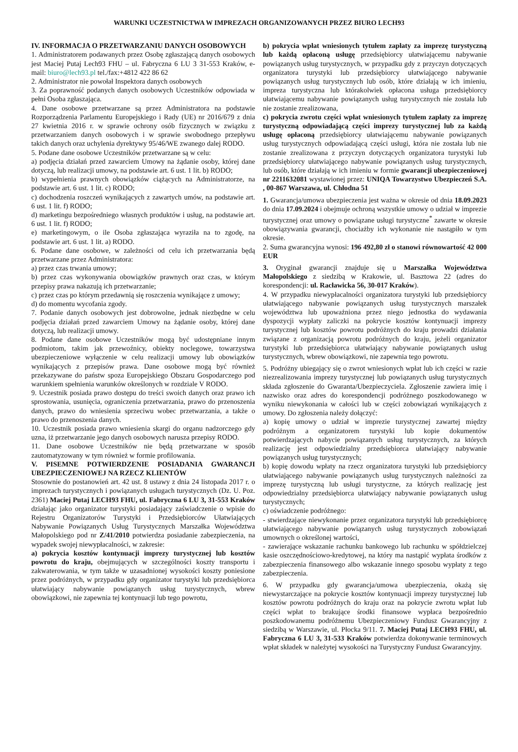WARUNKI UCZESTNICTWA W IMPREZACH ORGANIZOWANYCH PRZEZ BIURO LECH93
IV. INFORMACJA O PRZETWARZANIU DANYCH OSOBOWYCH
1. Administratorem podawanych przez Osobę zgłaszającą danych osobowych jest Maciej Putaj Lech93 FHU – ul. Fabryczna 6 LU 3 31-553 Kraków, e-mail: biuro@lech93.pl tel./fax:+4812 422 86 62
2. Administrator nie powołał Inspektora danych osobowych
3. Za poprawność podanych danych osobowych Uczestników odpowiada w pełni Osoba zgłaszająca.
4. Dane osobowe przetwarzane są przez Administratora na podstawie Rozporządzenia Parlamentu Europejskiego i Rady (UE) nr 2016/679 z dnia 27 kwietnia 2016 r. w sprawie ochrony osób fizycznych w związku z przetwarzaniem danych osobowych i w sprawie swobodnego przepływu takich danych oraz uchylenia dyrektywy 95/46/WE zwanego dalej RODO.
5. Podane dane osobowe Uczestników przetwarzane są w celu:
a) podjęcia działań przed zawarciem Umowy na żądanie osoby, której dane dotyczą, lub realizacji umowy, na podstawie art. 6 ust. 1 lit. b) RODO;
b) wypełnienia prawnych obowiązków ciążących na Administratorze, na podstawie art. 6 ust. 1 lit. c) RODO;
c) dochodzenia roszczeń wynikających z zawartych umów, na podstawie art. 6 ust. 1 lit. f) RODO;
d) marketingu bezpośredniego własnych produktów i usług, na podstawie art. 6 ust. 1 lit. f) RODO;
e) marketingowym, o ile Osoba zgłaszająca wyraziła na to zgodę, na podstawie art. 6 ust. 1 lit. a) RODO.
6. Podane dane osobowe, w zależności od celu ich przetwarzania będą przetwarzane przez Administratora:
a) przez czas trwania umowy;
b) przez czas wykonywania obowiązków prawnych oraz czas, w którym przepisy prawa nakazują ich przetwarzanie;
c) przez czas po którym przedawnią się roszczenia wynikające z umowy;
d) do momentu wycofania zgody.
7. Podanie danych osobowych jest dobrowolne, jednak niezbędne w celu podjęcia działań przed zawarciem Umowy na żądanie osoby, której dane dotyczą, lub realizacji umowy.
8. Podane dane osobowe Uczestników mogą być udostępniane innym podmiotom, takim jak przewoźnicy, obiekty noclegowe, towarzystwa ubezpieczeniowe wyłączenie w celu realizacji umowy lub obowiązków wynikających z przepisów prawa. Dane osobowe mogą być również przekazywane do państw spoza Europejskiego Obszaru Gospodarczego pod warunkiem spełnienia warunków określonych w rozdziale V RODO.
9. Uczestnik posiada prawo dostępu do treści swoich danych oraz prawo ich sprostowania, usunięcia, ograniczenia przetwarzania, prawo do przenoszenia danych, prawo do wniesienia sprzeciwu wobec przetwarzania, a także o prawo do przenoszenia danych.
10. Uczestnik posiada prawo wniesienia skargi do organu nadzorczego gdy uzna, iż przetwarzanie jego danych osobowych narusza przepisy RODO.
11. Dane osobowe Uczestników nie będą przetwarzane w sposób zautomatyzowany w tym również w formie profilowania.
V. PISEMNE POTWIERDZENIE POSIADANIA GWARANCJI UBEZPIECZENIOWEJ NA RZECZ KLIENTÓW
Stosownie do postanowień art. 42 ust. 8 ustawy z dnia 24 listopada 2017 r. o imprezach turystycznych i powiązanych usługach turystycznych (Dz. U. Poz. 2361) Maciej Putaj LECH93 FHU, ul. Fabryczna 6 LU 3, 31-553 Kraków działając jako organizator turystyki posiadający zaświadczenie o wpisie do Rejestru Organizatorów Turystyki i Przedsiębiorców Ułatwiających Nabywanie Powiązanych Usług Turystycznych Marszałka Województwa Małopolskiego pod nr Z/41/2010 potwierdza posiadanie zabezpieczenia, na wypadek swojej niewypłacalności, w zakresie:
a) pokrycia kosztów kontynuacji imprezy turystycznej lub kosztów powrotu do kraju, obejmujących w szczególności koszty transportu i zakwaterowania, w tym także w uzasadnionej wysokości koszty poniesione przez podróżnych, w przypadku gdy organizator turystyki lub przedsiębiorca ułatwiający nabywanie powiązanych usług turystycznych, wbrew obowiązkowi, nie zapewnia tej kontynuacji lub tego powrotu,
b) pokrycia wpłat wniesionych tytułem zapłaty za imprezę turystyczną lub każdą opłaconą usługę przedsiębiorcy ułatwiającemu nabywanie powiązanych usług turystycznych, w przypadku gdy z przyczyn dotyczących organizatora turystyki lub przedsiębiorcy ułatwiającego nabywanie powiązanych usług turystycznych lub osób, które działają w ich imieniu, impreza turystyczna lub którakolwiek opłacona usługa przedsiębiorcy ułatwiającemu nabywanie powiązanych usług turystycznych nie została lub nie zostanie zrealizowana,
c) pokrycia zwrotu części wpłat wniesionych tytułem zapłaty za imprezę turystyczną odpowiadającą części imprezy turystycznej lub za każdą usługę opłaconą przedsiębiorcy ułatwiającemu nabywanie powiązanych usług turystycznych odpowiadającą części usługi, która nie została lub nie zostanie zrealizowana z przyczyn dotyczących organizatora turystyki lub przedsiębiorcy ułatwiającego nabywanie powiązanych usług turystycznych, lub osób, które działają w ich imieniu w formie gwarancji ubezpieczeniowej nr 2211632081 wystawionej przez: UNIQA Towarzystwo Ubezpieczeń S.A. , 00-867 Warszawa, ul. Chłodna 51
1. Gwarancja/umowa ubezpieczenia jest ważna w okresie od dnia 18.09.2023 do dnia 17.09.2024 i obejmuje ochroną wszystkie umowy o udział w imprezie turystycznej oraz umowy o powiązane usługi turystyczne<sup>*</sup> zawarte w okresie obowiązywania gwarancji, chociażby ich wykonanie nie nastąpiło w tym okresie.
2. Suma gwarancyjna wynosi: 196 492,80 zł o stanowi równowartość 42 000 EUR
3. Oryginał gwarancji znajduje się u Marszałka Województwa Małopolskiego z siedzibą w Krakowie, ul. Basztowa 22 (adres do korespondencji: ul. Racławicka 56, 30-017 Kraków).
4. W przypadku niewypłacalności organizatora turystyki lub przedsiębiorcy ułatwiającego nabywanie powiązanych usług turystycznych marszałek województwa lub upoważniona przez niego jednostka do wydawania dyspozycji wypłaty zaliczki na pokrycie kosztów kontynuacji imprezy turystycznej lub kosztów powrotu podróżnych do kraju prowadzi działania związane z organizacją powrotu podróżnych do kraju, jeżeli organizator turystyki lub przedsiębiorca ułatwiający nabywanie powiązanych usług turystycznych, wbrew obowiązkowi, nie zapewnia tego powrotu.
5. Podróżny ubiegający się o zwrot wniesionych wpłat lub ich części w razie niezrealizowania imprezy turystycznej lub powiązanych usług turystycznych składa zgłoszenie do Gwaranta/Ubezpieczyciela. Zgłoszenie zawiera imię i nazwisko oraz adres do korespondencji podróżnego poszkodowanego w wyniku niewykonania w całości lub w części zobowiązań wynikających z umowy. Do zgłoszenia należy dołączyć:
a) kopię umowy o udział w imprezie turystycznej zawartej między podróżnym a organizatorem turystyki lub kopie dokumentów potwierdzających nabycie powiązanych usług turystycznych, za których realizację jest odpowiedzialny przedsiębiorca ułatwiający nabywanie powiązanych usług turystycznych;
b) kopię dowodu wpłaty na rzecz organizatora turystyki lub przedsiębiorcy ułatwiającego nabywanie powiązanych usług turystycznych należności za imprezę turystyczną lub usługi turystyczne, za których realizację jest odpowiedzialny przedsiębiorca ułatwiający nabywanie powiązanych usług turystycznych;
c) oświadczenie podróżnego:
- stwierdzające niewykonanie przez organizatora turystyki lub przedsiębiorcę ułatwiającego nabywanie powiązanych usług turystycznych zobowiązań umownych o określonej wartości,
- zawierające wskazanie rachunku bankowego lub rachunku w spółdzielczej kasie oszczędnościowo-kredytowej, na który ma nastąpić wypłata środków z zabezpieczenia finansowego albo wskazanie innego sposobu wypłaty z tego zabezpieczenia.
6. W przypadku gdy gwarancja/umowa ubezpieczenia, okażą się niewystarczające na pokrycie kosztów kontynuacji imprezy turystycznej lub kosztów powrotu podróżnych do kraju oraz na pokrycie zwrotu wpłat lub części wpłat to brakujące środki finansowe wypłaca bezpośrednio poszkodowanemu podróżnemu Ubezpieczeniowy Fundusz Gwarancyjny z siedzibą w Warszawie, ul. Płocka 9/11. 7. Maciej Putaj LECH93 FHU, ul. Fabryczna 6 LU 3, 31-533 Kraków potwierdza dokonywanie terminowych wpłat składek w należytej wysokości na Turystyczny Fundusz Gwarancyjny.